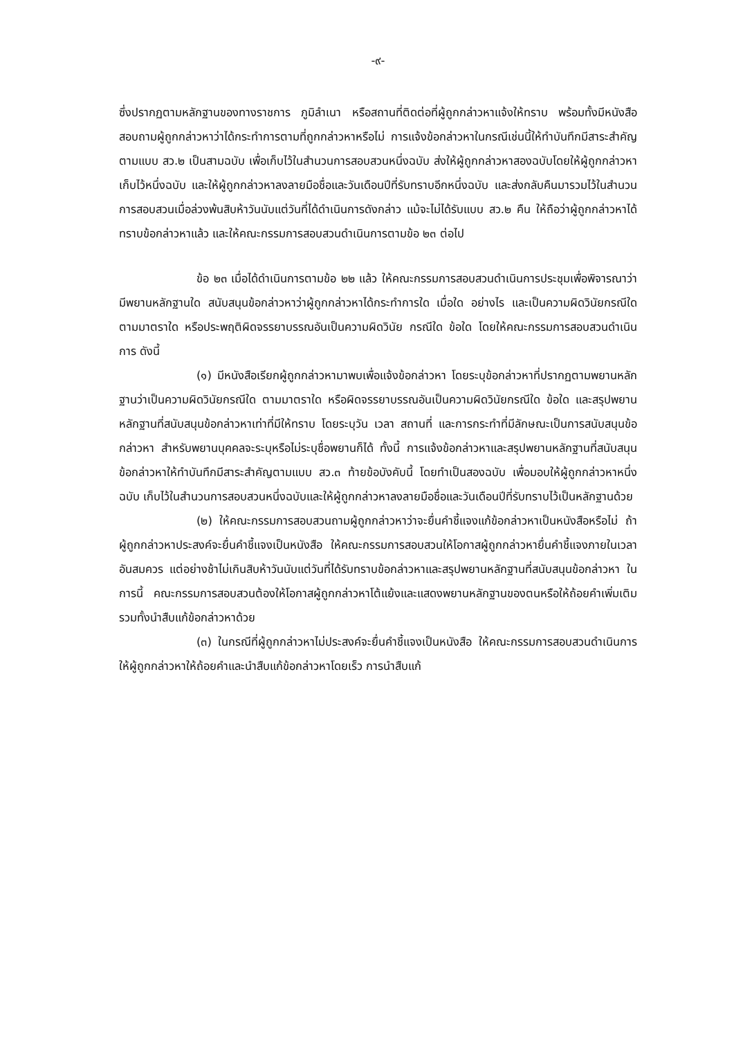-๙-
ซึ่งปรากฏตามหลักฐานของทางราชการ ภูมิลำเนา หรือสถานที่ติดต่อที่ผู้ถูกกล่าวหาแจ้งให้ทราบ พร้อมทั้งมีหนังสือสอบถามผู้ถูกกล่าวหาว่าได้กระทำการตามที่ถูกกล่าวหาหรือไม่ การแจ้งข้อกล่าวหาในกรณีเช่นนี้ให้ทำบันทึกมีสาระสำคัญตามแบบ สว.๒ เป็นสามฉบับ เพื่อเก็บไว้ในสำนวนการสอบสวนหนึ่งฉบับ ส่งให้ผู้ถูกกล่าวหาสองฉบับโดยให้ผู้ถูกกล่าวหาเก็บไว้หนึ่งฉบับ และให้ผู้ถูกกล่าวหาลงลายมือชื่อและวันเดือนปีที่รับทราบอีกหนึ่งฉบับ และส่งกลับคืนมารวมไว้ในสำนวนการสอบสวนเมื่อล่วงพ้นสิบห้าวันนับแต่วันที่ได้ดำเนินการดังกล่าว แม้จะไม่ได้รับแบบ สว.๒ คืน ให้ถือว่าผู้ถูกกล่าวหาได้ทราบข้อกล่าวหาแล้ว และให้คณะกรรมการสอบสวนดำเนินการตามข้อ ๒๓ ต่อไป
ข้อ ๒๓ เมื่อได้ดำเนินการตามข้อ ๒๒ แล้ว ให้คณะกรรมการสอบสวนดำเนินการประชุมเพื่อพิจารณาว่ามีพยานหลักฐานใด สนับสนุนข้อกล่าวหาว่าผู้ถูกกล่าวหาได้กระทำการใด เมื่อใด อย่างไร และเป็นความผิดวินัยกรณีใด ตามมาตราใด หรือประพฤติผิดจรรยาบรรณอันเป็นความผิดวินัย กรณีใด ข้อใด โดยให้คณะกรรมการสอบสวนดำเนินการ ดังนี้
(๑) มีหนังสือเรียกผู้ถูกกล่าวหามาพบเพื่อแจ้งข้อกล่าวหา โดยระบุข้อกล่าวหาที่ปรากฏตามพยานหลักฐานว่าเป็นความผิดวินัยกรณีใด ตามมาตราใด หรือผิดจรรยาบรรณอันเป็นความผิดวินัยกรณีใด ข้อใด และสรุปพยานหลักฐานที่สนับสนุนข้อกล่าวหาเท่าที่มีให้ทราบ โดยระบุวัน เวลา สถานที่ และการกระทำที่มีลักษณะเป็นการสนับสนุนข้อกล่าวหา สำหรับพยานบุคคลจะระบุหรือไม่ระบุชื่อพยานก็ได้ ทั้งนี้ การแจ้งข้อกล่าวหาและสรุปพยานหลักฐานที่สนับสนุนข้อกล่าวหาให้ทำบันทึกมีสาระสำคัญตามแบบ สว.๓ ท้ายข้อบังคับนี้ โดยทำเป็นสองฉบับ เพื่อมอบให้ผู้ถูกกล่าวหาหนึ่งฉบับ เก็บไว้ในสำนวนการสอบสวนหนึ่งฉบับและให้ผู้ถูกกล่าวหาลงลายมือชื่อและวันเดือนปีที่รับทราบไว้เป็นหลักฐานด้วย
(๒) ให้คณะกรรมการสอบสวนถามผู้ถูกกล่าวหาว่าจะยื่นคำชี้แจงแก้ข้อกล่าวหาเป็นหนังสือหรือไม่ ถ้าผู้ถูกกล่าวหาประสงค์จะยื่นคำชี้แจงเป็นหนังสือ ให้คณะกรรมการสอบสวนให้โอกาสผู้ถูกกล่าวหายื่นคำชี้แจงภายในเวลาอันสมควร แต่อย่างช้าไม่เกินสิบห้าวันนับแต่วันที่ได้รับทราบข้อกล่าวหาและสรุปพยานหลักฐานที่สนับสนุนข้อกล่าวหา ในการนี้ คณะกรรมการสอบสวนต้องให้โอกาสผู้ถูกกล่าวหาโต้แย้งและแสดงพยานหลักฐานของตนหรือให้ถ้อยคำเพิ่มเติม รวมทั้งนำสืบแก้ข้อกล่าวหาด้วย
(๓) ในกรณีที่ผู้ถูกกล่าวหาไม่ประสงค์จะยื่นคำชี้แจงเป็นหนังสือ ให้คณะกรรมการสอบสวนดำเนินการให้ผู้ถูกกล่าวหาให้ถ้อยคำและนำสืบแก้ข้อกล่าวหาโดยเร็ว การนำสืบแก้